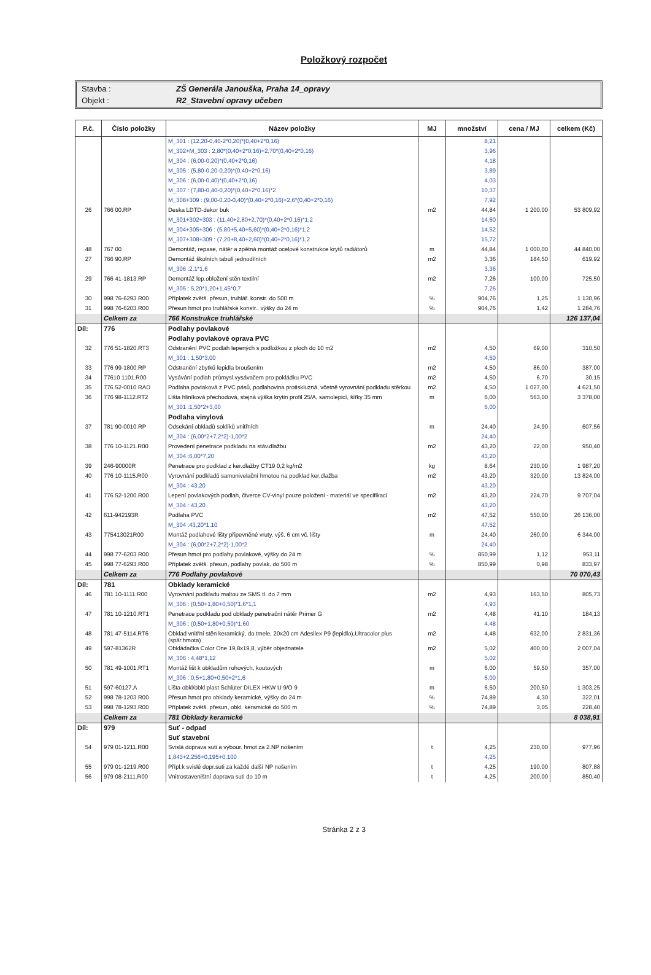Položkový rozpočet
| Stavba : | ZŠ Generála Janouška, Praha 14_opravy |
| Objekt : | R2_Stavební opravy učeben |
| P.č. | Číslo položky | Název položky | MJ | množství | cena / MJ | celkem (Kč) |
| --- | --- | --- | --- | --- | --- | --- |
| | | M_301 : (12,20-0,40-2*0,20)*(0,40+2*0,16) | | 8,21 | | |
| | | M_302+M_303 : 2,80*(0,40+2*0,16)+2,70*(0,40+2*0,16) | | 3,96 | | |
| | | M_304 : (6,00-0,20)*(0,40+2*0,16) | | 4,18 | | |
| | | M_305 : (5,80-0,20-0,20)*(0,40+2*0,16) | | 3,89 | | |
| | | M_306 : (6,00-0,40)*(0,40+2*0,16) | | 4,03 | | |
| | | M_307 : (7,80-0,40-0,20)*(0,40+2*0,16)*2 | | 10,37 | | |
| | | M_308+309 : (9,00-0,20-0,40)*(0,40+2*0,16)+2,6*(0,40+2*0,16) | | 7,92 | | |
| 26 | 766 00.RP | Deska LDTD-dekor buk | m2 | 44,84 | 1 200,00 | 53 809,92 |
| | | M_301+302+303 : (11,40+2,80+2,70)*(0,40+2*0,16)*1,2 | | 14,60 | | |
| | | M_304+305+306 : (5,80+5,40+5,60)*(0,40+2*0,16)*1,2 | | 14,52 | | |
| | | M_307+308+309 : (7,20+8,40+2,60)*(0,40+2*0,16)*1,2 | | 15,72 | | |
| 48 | 767 00 | Demontáž, repase, nátěr a zpětná montáž ocelové konstrukce krytů radiátorů | m | 44,84 | 1 000,00 | 44 840,00 |
| 27 | 766 90.RP | Demontáž školních tabulí jednodílních | m2 | 3,36 | 184,50 | 619,92 |
| | | M_306 :2,1*1,6 | | 3,36 | | |
| 29 | 766 41-1813.RP | Demontáž lep.obložení stěn textilní | m2 | 7,26 | 100,00 | 725,50 |
| | | M_305 : 5,20*1,20+1,45*0,7 | | 7,26 | | |
| 30 | 998 76-6293.R00 | Příplatek zvětš. přesun, truhlář. konstr. do 500 m | % | 904,76 | 1,25 | 1 130,96 |
| 31 | 998 76-6203.R00 | Přesun hmot pro truhlářské konstr., výšky do 24 m | % | 904,76 | 1,42 | 1 284,76 |
| | Celkem za | 766 Konstrukce truhlářské | | | | 126 137,04 |
| Díl: | 776 | Podlahy povlakové | | | | |
| | | Podlahy povlakové oprava PVC | | | | |
| 32 | 776 51-1820.RT3 | Odstranění PVC podlah lepených s podložkou z ploch do 10 m2 | m2 | 4,50 | 69,00 | 310,50 |
| | | M_301 : 1,50*3,00 | | 4,50 | | |
| 33 | 776 99-1800.RP | Odstranění zbytků lepidla broušením | m2 | 4,50 | 86,00 | 387,00 |
| 34 | 77610 1101.R00 | Vysávání podlah průmysl.vysávačem pro pokládku PVC | m2 | 4,50 | 6,70 | 30,15 |
| 35 | 776 52-0010.RAD | Podlaha povlaková z PVC pásů, podlahovina protiskluzná, včetně vyrovnání podkladu stěrkou | m2 | 4,50 | 1 027,00 | 4 621,50 |
| 36 | 776 98-1112.RT2 | Lišta hliníková přechodová, stejná výška krytin profil 25/A, samolepicí, šířky 35 mm | m | 6,00 | 563,00 | 3 378,00 |
| | | M_301 :1,50*2+3,00 | | 6,00 | | |
| | | Podlaha vinylová | | | | |
| 37 | 781 90-0010.RP | Odsekání obkladů soklíků vnitřních | m | 24,40 | 24,90 | 607,56 |
| | | M_304 : (6,00*2+7,2*2)-1,00*2 | | 24,40 | | |
| 38 | 776 10-1121.R00 | Provedení penetrace podkladu na stáv.dlažbu | m2 | 43,20 | 22,00 | 950,40 |
| | | M_304 :6,00*7,20 | | 43,20 | | |
| 39 | 246-90000R | Penetrace pro podklad z ker.dlažby CT19 0,2 kg/m2 | kg | 8,64 | 230,00 | 1 987,20 |
| 40 | 776 10-1115.R00 | Vyrovnání podkladů samonivelační hmotou na podklad ker.dlažba | m2 | 43,20 | 320,00 | 13 824,00 |
| | | M_304 : 43,20 | | 43,20 | | |
| 41 | 776 52-1200.R00 | Lepení povlakových podlah, čtverce CV-vinyl pouze položení - materiál ve specifikaci | m2 | 43,20 | 224,70 | 9 707,04 |
| | | M_304 : 43,20 | | 43,20 | | |
| 42 | 611-942193R | Podlaha PVC | m2 | 47,52 | 550,00 | 26 136,00 |
| | | M_304 :43,20*1,10 | | 47,52 | | |
| 43 | 775413021R00 | Montáž podlahové lišty připevněné vruty, výš. 6 cm vč. lišty | m | 24,40 | 260,00 | 6 344,00 |
| | | M_304 : (6,00*2+7,2*2)-1,00*2 | | 24,40 | | |
| 44 | 998 77-6203.R00 | Přesun hmot pro podlahy povlakové, výšky do 24 m | % | 850,99 | 1,12 | 953,11 |
| 45 | 998 77-6293.R00 | Příplatek zvětš. přesun, podlahy povlak. do 500 m | % | 850,99 | 0,98 | 833,97 |
| | Celkem za | 776 Podlahy povlakové | | | | 70 070,43 |
| Díl: | 781 | Obklady keramické | | | | |
| 46 | 781 10-1111.R00 | Vyrovnání podkladu maltou ze SMS tl. do 7 mm | m2 | 4,93 | 163,50 | 805,73 |
| | | M_306 : (0,50+1,80+0,50)*1,6*1,1 | | 4,93 | | |
| 47 | 781 10-1210.RT1 | Penetrace podkladu pod obklady penetrační nátěr Primer G | m2 | 4,48 | 41,10 | 184,13 |
| | | M_306 : (0,50+1,80+0,50)*1,60 | | 4,48 | | |
| 48 | 781 47-5114.RT6 | Obklad vnitřní stěn keramický, do tmele, 20x20 cm Adesilex P9 (lepidlo),Ultracolor plus (spár.hmota) | m2 | 4,48 | 632,00 | 2 831,36 |
| 49 | 597-81362R | Obkládačka Color One 19,8x19,8, výběr objednatele | m2 | 5,02 | 400,00 | 2 007,04 |
| | | M_306 : 4,48*1,12 | | 5,02 | | |
| 50 | 781 49-1001.RT1 | Montáž lišt k obkladům rohových, koutových | m | 6,00 | 59,50 | 357,00 |
| | | M_306 : 0,5+1,80+0,50+2*1,6 | | 6,00 | | |
| 51 | 597-60127.A | Lišta obkl/obkl plast Schlüter DILEX HKW U 9/O 9 | m | 6,50 | 200,50 | 1 303,25 |
| 52 | 998 78-1203.R00 | Přesun hmot pro obklady keramické, výšky do 24 m | % | 74,89 | 4,30 | 322,01 |
| 53 | 998 78-1293.R00 | Příplatek zvětš. přesun, obkl. keramické do 500 m | % | 74,89 | 3,05 | 228,40 |
| | Celkem za | 781 Obklady keramické | | | | 8 038,91 |
| Díl: | 979 | Suť - odpad | | | | |
| | | Suť stavební | | | | |
| 54 | 979 01-1211.R00 | Svislá doprava suti a vybour. hmot za 2.NP nošením | t | 4,25 | 230,00 | 977,96 |
| | | 1,843+2,256+0,195+0,100 | | 4,25 | | |
| 55 | 979 01-1219.R00 | Přípl.k svislé dopr.suti za každé další NP nošením | t | 4,25 | 190,00 | 807,88 |
| 56 | 979 08-2111.R00 | Vnitrostaveništní doprava suti do 10 m | t | 4,25 | 200,00 | 850,40 |
Stránka 2 z 3